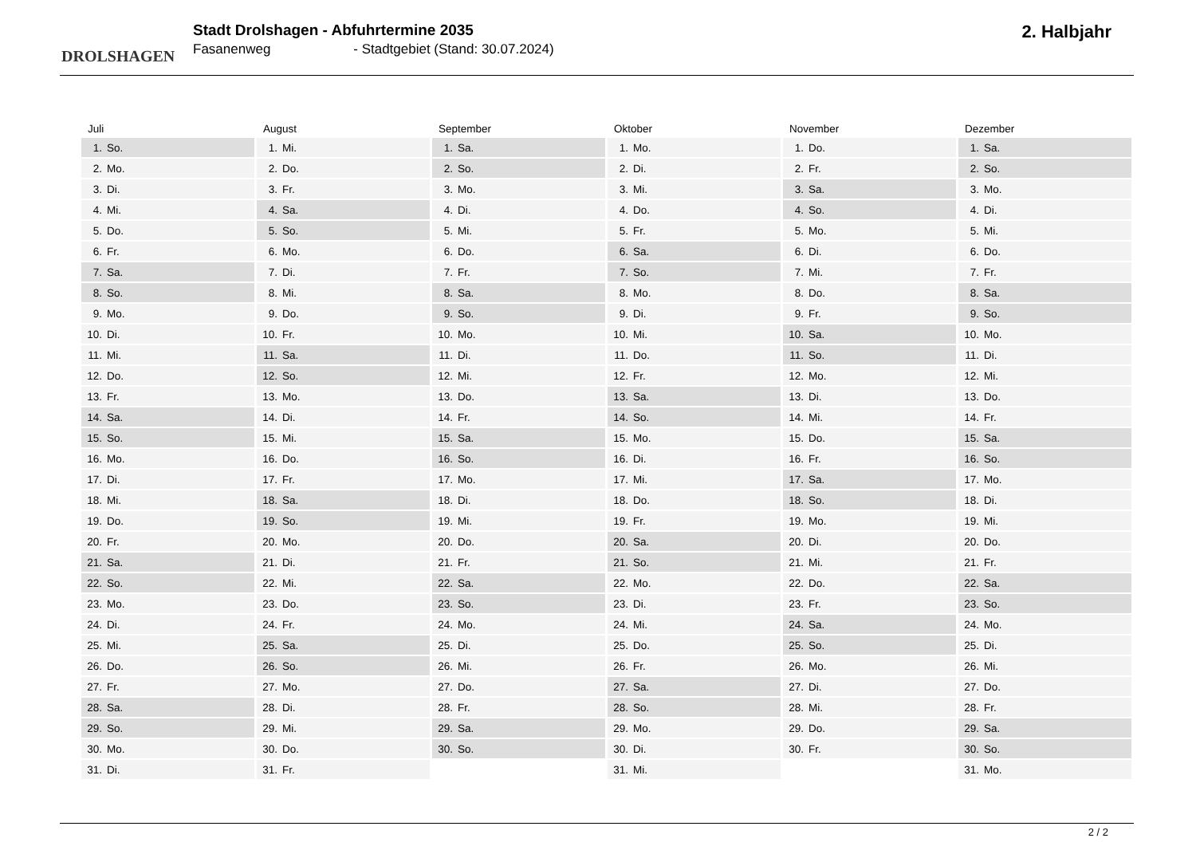DROLSHAGEN
Stadt Drolshagen - Abfuhrtermine 2035
Fasanenweg - Stadtgebiet (Stand: 30.07.2024)
2. Halbjahr
| Juli | |
| --- | --- |
| 1. | So. |
| 2. | Mo. |
| 3. | Di. |
| 4. | Mi. |
| 5. | Do. |
| 6. | Fr. |
| 7. | Sa. |
| 8. | So. |
| 9. | Mo. |
| 10. | Di. |
| 11. | Mi. |
| 12. | Do. |
| 13. | Fr. |
| 14. | Sa. |
| 15. | So. |
| 16. | Mo. |
| 17. | Di. |
| 18. | Mi. |
| 19. | Do. |
| 20. | Fr. |
| 21. | Sa. |
| 22. | So. |
| 23. | Mo. |
| 24. | Di. |
| 25. | Mi. |
| 26. | Do. |
| 27. | Fr. |
| 28. | Sa. |
| 29. | So. |
| 30. | Mo. |
| 31. | Di. |
| August | |
| --- | --- |
| 1. | Mi. |
| 2. | Do. |
| 3. | Fr. |
| 4. | Sa. |
| 5. | So. |
| 6. | Mo. |
| 7. | Di. |
| 8. | Mi. |
| 9. | Do. |
| 10. | Fr. |
| 11. | Sa. |
| 12. | So. |
| 13. | Mo. |
| 14. | Di. |
| 15. | Mi. |
| 16. | Do. |
| 17. | Fr. |
| 18. | Sa. |
| 19. | So. |
| 20. | Mo. |
| 21. | Di. |
| 22. | Mi. |
| 23. | Do. |
| 24. | Fr. |
| 25. | Sa. |
| 26. | So. |
| 27. | Mo. |
| 28. | Di. |
| 29. | Mi. |
| 30. | Do. |
| 31. | Fr. |
| September | |
| --- | --- |
| 1. | Sa. |
| 2. | So. |
| 3. | Mo. |
| 4. | Di. |
| 5. | Mi. |
| 6. | Do. |
| 7. | Fr. |
| 8. | Sa. |
| 9. | So. |
| 10. | Mo. |
| 11. | Di. |
| 12. | Mi. |
| 13. | Do. |
| 14. | Fr. |
| 15. | Sa. |
| 16. | So. |
| 17. | Mo. |
| 18. | Di. |
| 19. | Mi. |
| 20. | Do. |
| 21. | Fr. |
| 22. | Sa. |
| 23. | So. |
| 24. | Mo. |
| 25. | Di. |
| 26. | Mi. |
| 27. | Do. |
| 28. | Fr. |
| 29. | Sa. |
| 30. | So. |
| Oktober | |
| --- | --- |
| 1. | Mo. |
| 2. | Di. |
| 3. | Mi. |
| 4. | Do. |
| 5. | Fr. |
| 6. | Sa. |
| 7. | So. |
| 8. | Mo. |
| 9. | Di. |
| 10. | Mi. |
| 11. | Do. |
| 12. | Fr. |
| 13. | Sa. |
| 14. | So. |
| 15. | Mo. |
| 16. | Di. |
| 17. | Mi. |
| 18. | Do. |
| 19. | Fr. |
| 20. | Sa. |
| 21. | So. |
| 22. | Mo. |
| 23. | Di. |
| 24. | Mi. |
| 25. | Do. |
| 26. | Fr. |
| 27. | Sa. |
| 28. | So. |
| 29. | Mo. |
| 30. | Di. |
| 31. | Mi. |
| November | |
| --- | --- |
| 1. | Do. |
| 2. | Fr. |
| 3. | Sa. |
| 4. | So. |
| 5. | Mo. |
| 6. | Di. |
| 7. | Mi. |
| 8. | Do. |
| 9. | Fr. |
| 10. | Sa. |
| 11. | So. |
| 12. | Mo. |
| 13. | Di. |
| 14. | Mi. |
| 15. | Do. |
| 16. | Fr. |
| 17. | Sa. |
| 18. | So. |
| 19. | Mo. |
| 20. | Di. |
| 21. | Mi. |
| 22. | Do. |
| 23. | Fr. |
| 24. | Sa. |
| 25. | So. |
| 26. | Mo. |
| 27. | Di. |
| 28. | Mi. |
| 29. | Do. |
| 30. | Fr. |
| Dezember | |
| --- | --- |
| 1. | Sa. |
| 2. | So. |
| 3. | Mo. |
| 4. | Di. |
| 5. | Mi. |
| 6. | Do. |
| 7. | Fr. |
| 8. | Sa. |
| 9. | So. |
| 10. | Mo. |
| 11. | Di. |
| 12. | Mi. |
| 13. | Do. |
| 14. | Fr. |
| 15. | Sa. |
| 16. | So. |
| 17. | Mo. |
| 18. | Di. |
| 19. | Mi. |
| 20. | Do. |
| 21. | Fr. |
| 22. | Sa. |
| 23. | So. |
| 24. | Mo. |
| 25. | Di. |
| 26. | Mi. |
| 27. | Do. |
| 28. | Fr. |
| 29. | Sa. |
| 30. | So. |
| 31. | Mo. |
2 / 2